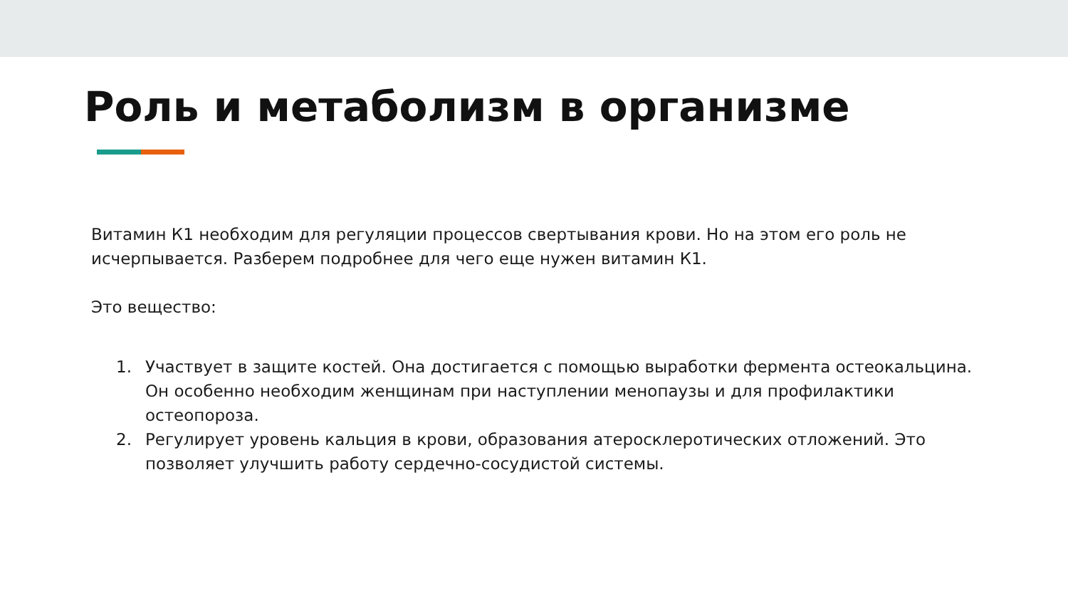Роль и метаболизм в организме
Витамин К1 необходим для регуляции процессов свертывания крови. Но на этом его роль не исчерпывается. Разберем подробнее для чего еще нужен витамин К1.
Это вещество:
1. Участвует в защите костей. Она достигается с помощью выработки фермента остеокальцина. Он особенно необходим женщинам при наступлении менопаузы и для профилактики остеопороза.
2. Регулирует уровень кальция в крови, образования атеросклеротических отложений. Это позволяет улучшить работу сердечно-сосудистой системы.